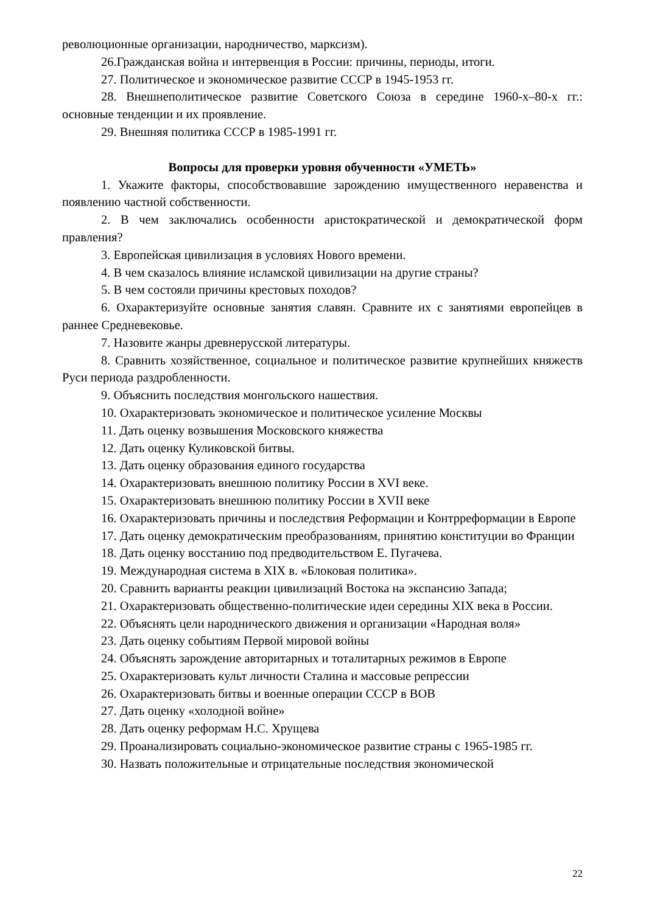революционные организации, народничество, марксизм).
26.Гражданская война и интервенция в России: причины, периоды, итоги.
27. Политическое и экономическое развитие СССР в 1945-1953 гг.
28. Внешнеполитическое развитие Советского Союза в середине 1960-х–80-х гг.: основные тенденции и их проявление.
29. Внешняя политика СССР в 1985-1991 гг.
Вопросы для проверки уровня обученности «УМЕТЬ»
1. Укажите факторы, способствовавшие зарождению имущественного неравенства и появлению частной собственности.
2. В чем заключались особенности аристократической и демократической форм правления?
3. Европейская цивилизация в условиях Нового времени.
4. В чем сказалось влияние исламской цивилизации на другие страны?
5. В чем состояли причины крестовых походов?
6. Охарактеризуйте основные занятия славян. Сравните их с занятиями европейцев в раннее Средневековье.
7. Назовите жанры древнерусской литературы.
8. Сравнить хозяйственное, социальное и политическое развитие крупнейших княжеств Руси периода раздробленности.
9. Объяснить последствия монгольского нашествия.
10. Охарактеризовать экономическое и политическое усиление Москвы
11. Дать оценку возвышения Московского княжества
12. Дать оценку Куликовской битвы.
13. Дать оценку образования единого государства
14. Охарактеризовать внешнюю политику России в XVI веке.
15. Охарактеризовать внешнюю политику России в XVII веке
16. Охарактеризовать причины и последствия Реформации и Контрреформации в Европе
17. Дать оценку демократическим преобразованиям, принятию конституции во Франции
18. Дать оценку восстанию под предводительством Е. Пугачева.
19. Международная система в XIX в. «Блоковая политика».
20. Сравнить варианты реакции цивилизаций Востока на экспансию Запада;
21. Охарактеризовать общественно-политические идеи середины XIX века в России.
22. Объяснять цели народнического движения и организации «Народная воля»
23. Дать оценку событиям Первой мировой войны
24. Объяснять зарождение авторитарных и тоталитарных режимов в Европе
25. Охарактеризовать культ личности Сталина и массовые репрессии
26. Охарактеризовать битвы и военные операции СССР в ВОВ
27. Дать оценку «холодной войне»
28. Дать оценку реформам Н.С. Хрущева
29. Проанализировать социально-экономическое развитие страны с 1965-1985 гг.
30. Назвать положительные и отрицательные последствия экономической
22